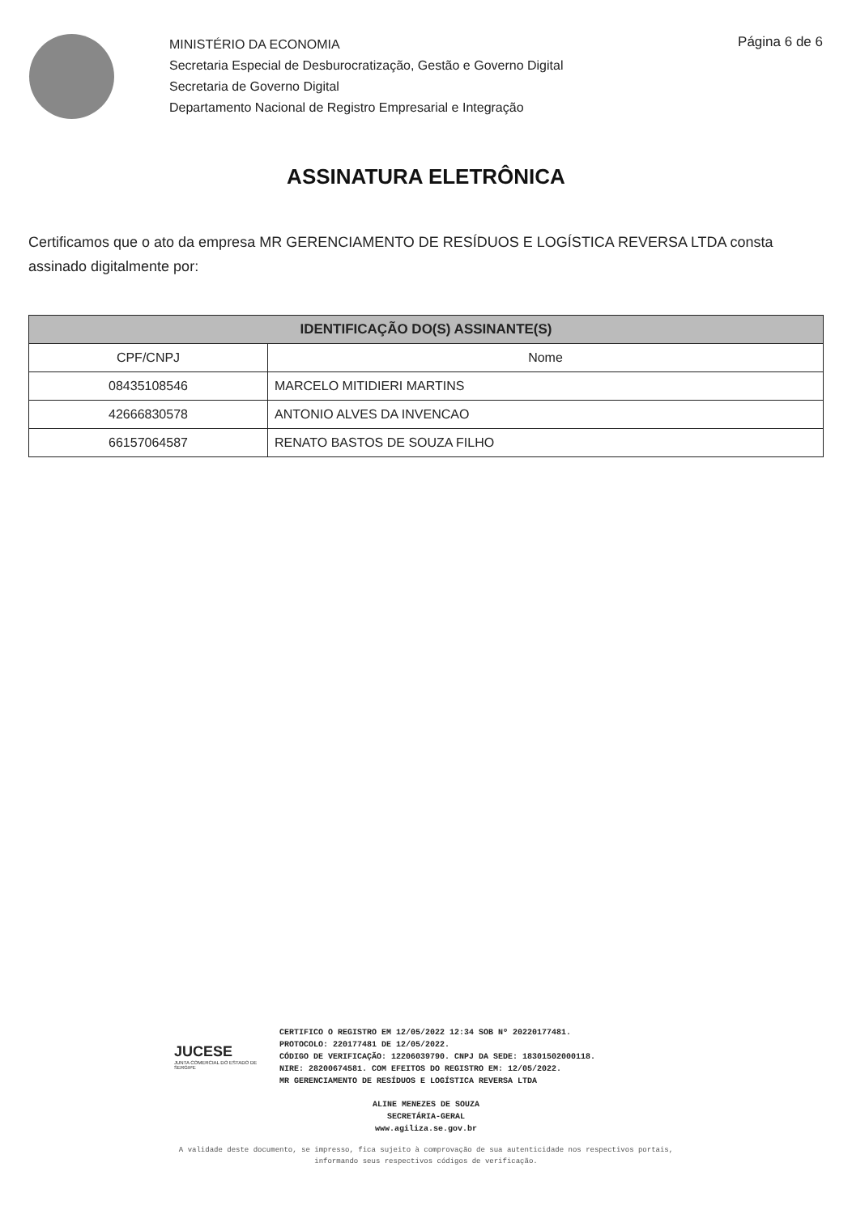MINISTÉRIO DA ECONOMIA
Secretaria Especial de Desburocratização, Gestão e Governo Digital
Secretaria de Governo Digital
Departamento Nacional de Registro Empresarial e Integração
Página 6 de 6
ASSINATURA ELETRÔNICA
Certificamos que o ato da empresa MR GERENCIAMENTO DE RESÍDUOS E LOGÍSTICA REVERSA LTDA consta assinado digitalmente por:
| IDENTIFICAÇÃO DO(S) ASSINANTE(S) | |
| --- | --- |
| CPF/CNPJ | Nome |
| 08435108546 | MARCELO MITIDIERI MARTINS |
| 42666830578 | ANTONIO ALVES DA INVENCAO |
| 66157064587 | RENATO BASTOS DE SOUZA FILHO |
JUCESE
JUNTA COMERCIAL DO ESTADO DE SERGIPE
CERTIFICO O REGISTRO EM 12/05/2022 12:34 SOB Nº 20220177481.
PROTOCOLO: 220177481 DE 12/05/2022.
CÓDIGO DE VERIFICAÇÃO: 12206039790. CNPJ DA SEDE: 18301502000118.
NIRE: 28200674581. COM EFEITOS DO REGISTRO EM: 12/05/2022.
MR GERENCIAMENTO DE RESÍDUOS E LOGÍSTICA REVERSA LTDA
ALINE MENEZES DE SOUZA
SECRETÁRIA-GERAL
www.agiliza.se.gov.br
A validade deste documento, se impresso, fica sujeito à comprovação de sua autenticidade nos respectivos portais,
informando seus respectivos códigos de verificação.